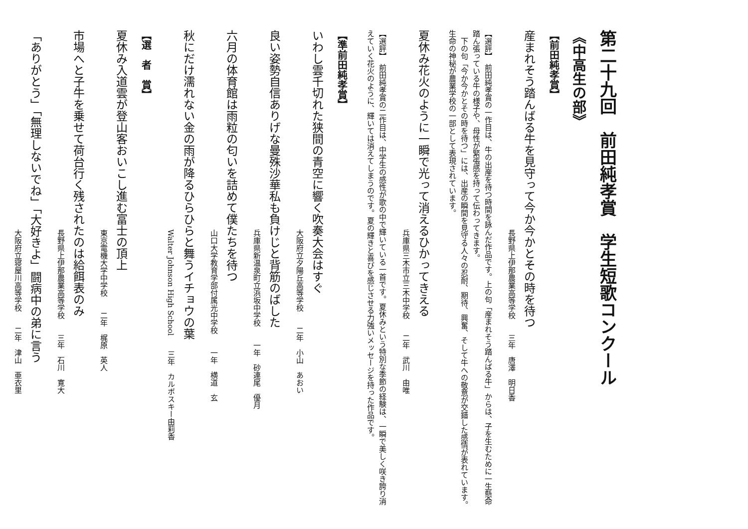第二十九回　前田純孝賞　学生短歌コンクール
《中高生の部》
【前田純孝賞】
産まれそう踏んばる牛を見守って今か今かとその時を待つ
長野県上伊那農業高等学校　　三年　唐澤　明日香
【選評】　前田純孝賞の一作目は、牛の出産を待つ時間を詠んだ作品です。上の句「産まれそう踏んばる牛」からは、子を生むために一生懸命踏ん張っている牛の様子や、母性が緊張感を持って伝わってきます。
　下の句「今か今かとその時を待つ」には、出産の瞬間を見守る人々の忍耐、期待、興奮、そして牛への敬意が交錯した感情が表れています。生命の神秘が農業学校の一部として表現されています。
夏休み花火のように一瞬で光って消えるひかってきえる
兵庫県三木市立三木中学校　　二年　武川　由唯
【選評】　前田純孝賞の二作目は、中学生の感性が歌の中で輝いている一首です。夏休みという特別な季節の経験は、一瞬で美しく咲き誇り消えていく花火のように、輝いては消えてしまうのです。夏の輝きと喜びを感じさせる力強いメッセージを持った作品です。
【準前田純孝賞】
いわし雲千切れた狭間の青空に響く吹奏大会はすぐ
大阪府立夕陽丘高等学校　　二年　小山　あおい
良い姿勢自信ありげな曼殊沙華私も負けじと背筋のばした
兵庫県新温泉町立浜坂中学校　　一年　砂連尾　優月
六月の体育館は雨粒の匂いを詰めて僕たちを待つ
山口大学教育学部付属光中学校　　一年　横道　玄
秋にだけ濡れない金の雨が降るひらひらと舞うイチョウの葉
Walter Johnson High School　　三年　カルボスキー由莉香
【選　者　賞】
夏休み入道雲が登山客おいこし進む富士の頂上
東京電機大学中学校　　二年　梶原　英人
市場へと子牛を乗せて荷台行く残されたのは給餌表のみ
長野県上伊那農業高等学校　　三年　石川　寛大
「ありがとう」「無理しないでね」「大好きよ」闘病中の弟に言う
大阪府立寝屋川高等学校　　二年　津山　亜衣里